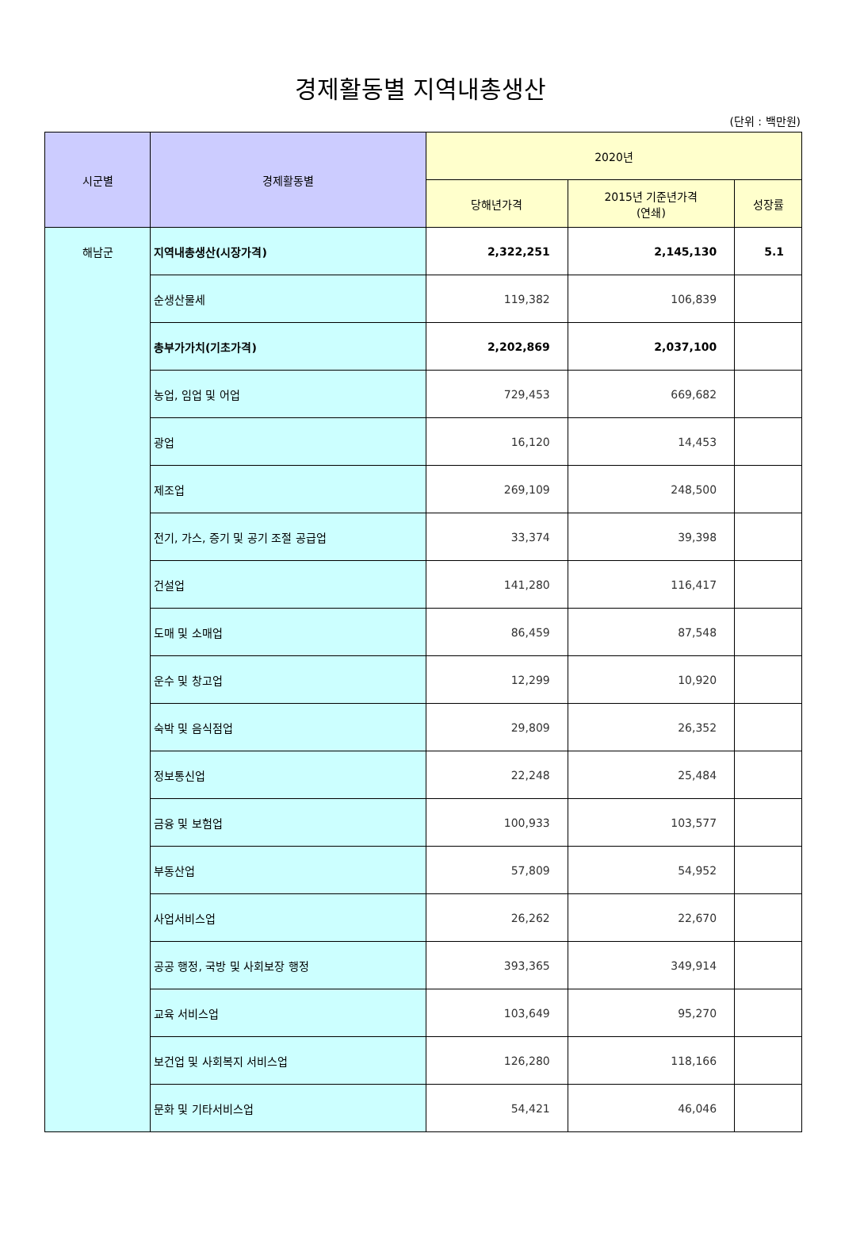경제활동별 지역내총생산
(단위 : 백만원)
| 시군별 | 경제활동별 | 2020년 | | |
| --- | --- | --- | --- | --- |
| | | 당해년가격 | 2015년 기준년가격 (연쇄) | 성장률 |
| 해남군 | 지역내총생산(시장가격) | 2,322,251 | 2,145,130 | 5.1 |
| | 순생산물세 | 119,382 | 106,839 | |
| | 총부가가치(기초가격) | 2,202,869 | 2,037,100 | |
| | 농업, 임업 및 어업 | 729,453 | 669,682 | |
| | 광업 | 16,120 | 14,453 | |
| | 제조업 | 269,109 | 248,500 | |
| | 전기, 가스, 증기 및 공기 조절 공급업 | 33,374 | 39,398 | |
| | 건설업 | 141,280 | 116,417 | |
| | 도매 및 소매업 | 86,459 | 87,548 | |
| | 운수 및 창고업 | 12,299 | 10,920 | |
| | 숙박 및 음식점업 | 29,809 | 26,352 | |
| | 정보통신업 | 22,248 | 25,484 | |
| | 금융 및 보험업 | 100,933 | 103,577 | |
| | 부동산업 | 57,809 | 54,952 | |
| | 사업서비스업 | 26,262 | 22,670 | |
| | 공공 행정, 국방 및 사회보장 행정 | 393,365 | 349,914 | |
| | 교육 서비스업 | 103,649 | 95,270 | |
| | 보건업 및 사회복지 서비스업 | 126,280 | 118,166 | |
| | 문화 및 기타서비스업 | 54,421 | 46,046 | |